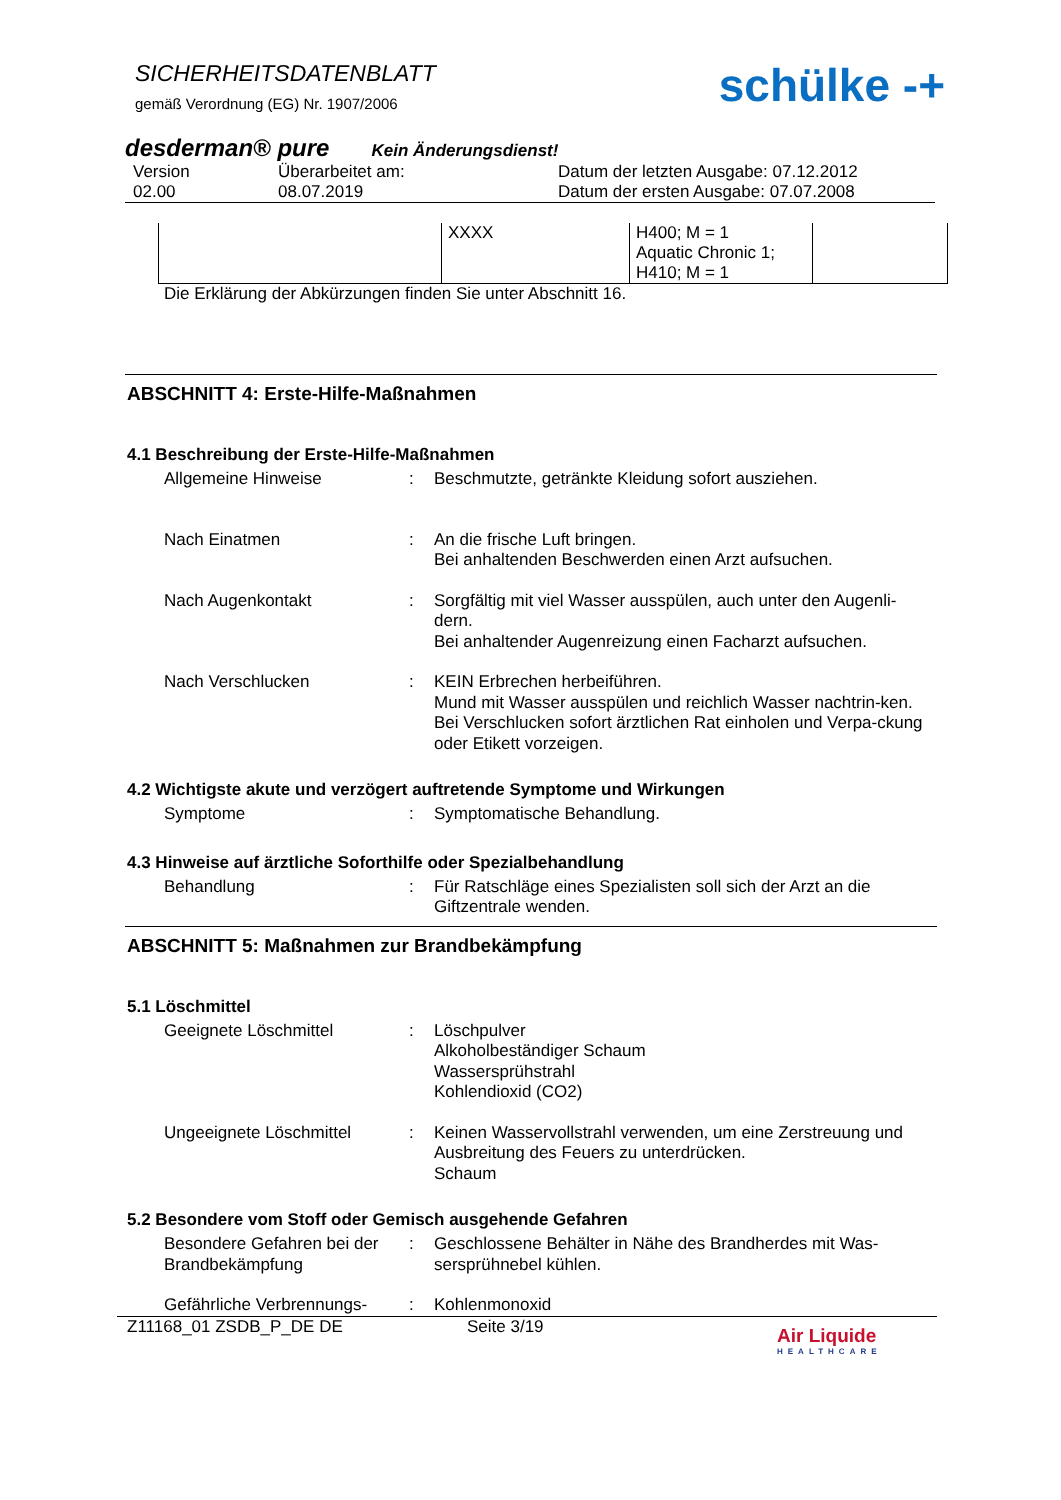SICHERHEITSDATENBLATT
gemäß Verordnung (EG) Nr. 1907/2006
schülke -+
desderman® pure Kein Änderungsdienst!
Version
02.00
Überarbeitet am:
08.07.2019
Datum der letzten Ausgabe: 07.12.2012
Datum der ersten Ausgabe: 07.07.2008
| | XXXX | H400; M = 1 Aquatic Chronic 1; H410; M = 1 | |
Die Erklärung der Abkürzungen finden Sie unter Abschnitt 16.
ABSCHNITT 4: Erste-Hilfe-Maßnahmen
4.1 Beschreibung der Erste-Hilfe-Maßnahmen
Allgemeine Hinweise
:
Beschmutzte, getränkte Kleidung sofort ausziehen.
Nach Einatmen
:
An die frische Luft bringen.
Bei anhaltenden Beschwerden einen Arzt aufsuchen.
Nach Augenkontakt
:
Sorgfältig mit viel Wasser ausspülen, auch unter den Augenli-dern.
Bei anhaltender Augenreizung einen Facharzt aufsuchen.
Nach Verschlucken
:
KEIN Erbrechen herbeiführen.
Mund mit Wasser ausspülen und reichlich Wasser nachtrin-ken.
Bei Verschlucken sofort ärztlichen Rat einholen und Verpa-ckung oder Etikett vorzeigen.
4.2 Wichtigste akute und verzögert auftretende Symptome und Wirkungen
Symptome
:
Symptomatische Behandlung.
4.3 Hinweise auf ärztliche Soforthilfe oder Spezialbehandlung
Behandlung
:
Für Ratschläge eines Spezialisten soll sich der Arzt an die Giftzentrale wenden.
ABSCHNITT 5: Maßnahmen zur Brandbekämpfung
5.1 Löschmittel
Geeignete Löschmittel
:
Löschpulver
Alkoholbeständiger Schaum
Wassersprühstrahl
Kohlendioxid (CO2)
Ungeeignete Löschmittel
:
Keinen Wasservollstrahl verwenden, um eine Zerstreuung und Ausbreitung des Feuers zu unterdrücken.
Schaum
5.2 Besondere vom Stoff oder Gemisch ausgehende Gefahren
Besondere Gefahren bei der Brandbekämpfung
:
Geschlossene Behälter in Nähe des Brandherdes mit Was-sersprühnebel kühlen.
Gefährliche Verbrennungs-
:
Kohlenmonoxid
Z11168_01 ZSDB_P_DE DE Seite 3/19
Air Liquide
HEALTHCARE